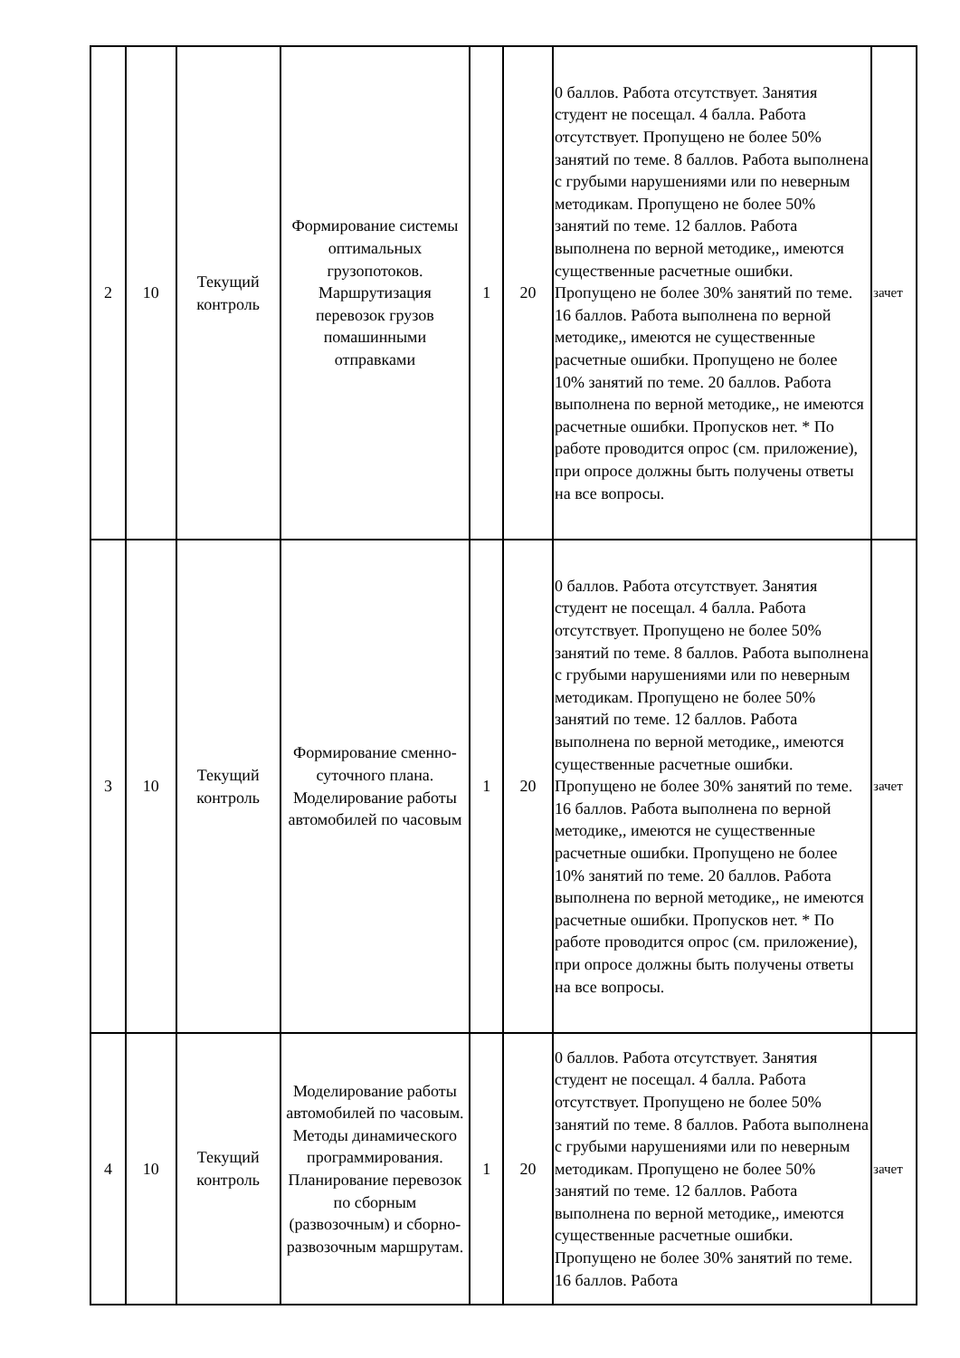| 2 | 10 | Текущий контроль | Формирование системы оптимальных грузопотоков. Маршрутизация перевозок грузов помашинными отправками | 1 | 20 | 0 баллов. Работа отсутствует. Занятия студент не посещал. 4 балла. Работа отсутствует. Пропущено не более 50% занятий по теме. 8 баллов. Работа выполнена с грубыми нарушениями или по неверным методикам. Пропущено не более 50% занятий по теме. 12 баллов. Работа выполнена по верной методике,, имеются существенные расчетные ошибки. Пропущено не более 30% занятий по теме. 16 баллов. Работа выполнена по верной методике,, имеются не существенные расчетные ошибки. Пропущено не более 10% занятий по теме. 20 баллов. Работа выполнена по верной методике,, не имеются расчетные ошибки. Пропусков нет. * По работе проводится опрос (см. приложение), при опросе должны быть получены ответы на все вопросы. | зачет |
| 3 | 10 | Текущий контроль | Формирование сменно-суточного плана. Моделирование работы автомобилей по часовым | 1 | 20 | 0 баллов. Работа отсутствует. Занятия студент не посещал. 4 балла. Работа отсутствует. Пропущено не более 50% занятий по теме. 8 баллов. Работа выполнена с грубыми нарушениями или по неверным методикам. Пропущено не более 50% занятий по теме. 12 баллов. Работа выполнена по верной методике,, имеются существенные расчетные ошибки. Пропущено не более 30% занятий по теме. 16 баллов. Работа выполнена по верной методике,, имеются не существенные расчетные ошибки. Пропущено не более 10% занятий по теме. 20 баллов. Работа выполнена по верной методике,, не имеются расчетные ошибки. Пропусков нет. * По работе проводится опрос (см. приложение), при опросе должны быть получены ответы на все вопросы. | зачет |
| 4 | 10 | Текущий контроль | Моделирование работы автомобилей по часовым. Методы динамического программирования. Планирование перевозок по сборным (развозочным) и сборно-развозочным маршрутам. | 1 | 20 | 0 баллов. Работа отсутствует. Занятия студент не посещал. 4 балла. Работа отсутствует. Пропущено не более 50% занятий по теме. 8 баллов. Работа выполнена с грубыми нарушениями или по неверным методикам. Пропущено не более 50% занятий по теме. 12 баллов. Работа выполнена по верной методике,, имеются существенные расчетные ошибки. Пропущено не более 30% занятий по теме. 16 баллов. Работа | зачет |